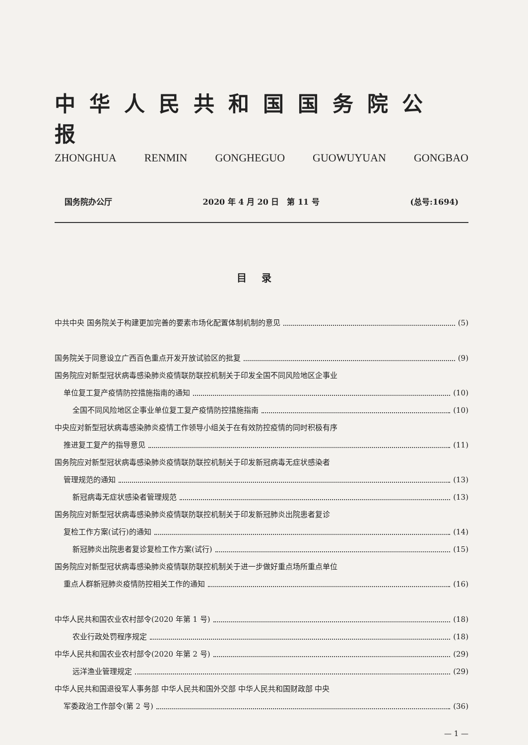中华人民共和国国务院公报
ZHONGHUA RENMIN GONGHEGUO GUOWUYUAN GONGBAO
国务院办公厅 2020 年 4 月 20 日　第 11 号 (总号:1694)
目录
中共中央 国务院关于构建更加完善的要素市场化配置体制机制的意见 (5)
国务院关于同意设立广西百色重点开发开放试验区的批复 (9)
国务院应对新型冠状病毒感染肺炎疫情联防联控机制关于印发全国不同风险地区企事业
单位复工复产疫情防控措施指南的通知 (10)
全国不同风险地区企事业单位复工复产疫情防控措施指南 (10)
中央应对新型冠状病毒感染肺炎疫情工作领导小组关于在有效防控疫情的同时积极有序
推进复工复产的指导意见 (11)
国务院应对新型冠状病毒感染肺炎疫情联防联控机制关于印发新冠病毒无症状感染者
管理规范的通知 (13)
新冠病毒无症状感染者管理规范 (13)
国务院应对新型冠状病毒感染肺炎疫情联防联控机制关于印发新冠肺炎出院患者复诊
复检工作方案(试行)的通知 (14)
新冠肺炎出院患者复诊复检工作方案(试行) (15)
国务院应对新型冠状病毒感染肺炎疫情联防联控机制关于进一步做好重点场所重点单位
重点人群新冠肺炎疫情防控相关工作的通知 (16)
中华人民共和国农业农村部令(2020 年第 1 号) (18)
农业行政处罚程序规定 (18)
中华人民共和国农业农村部令(2020 年第 2 号) (29)
远洋渔业管理规定 (29)
中华人民共和国退役军人事务部 中华人民共和国外交部 中华人民共和国财政部 中央
军委政治工作部令(第 2 号) (36)
— 1 —